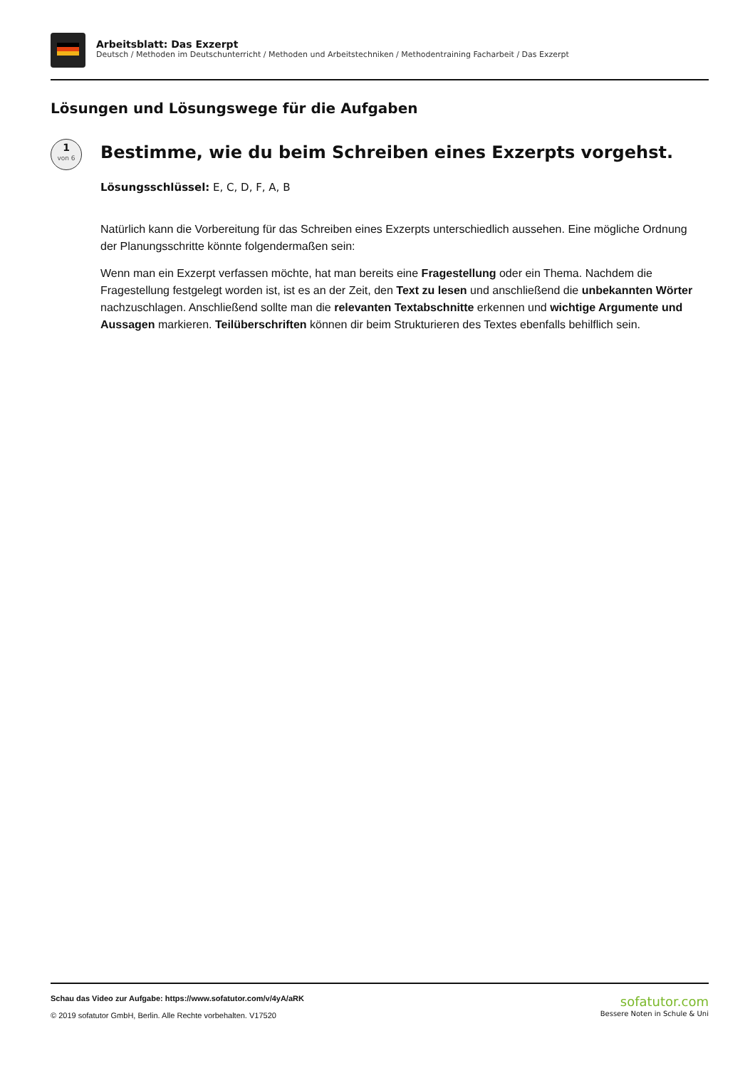Arbeitsblatt: Das Exzerpt
Deutsch / Methoden im Deutschunterricht / Methoden und Arbeitstechniken / Methodentraining Facharbeit / Das Exzerpt
Lösungen und Lösungswege für die Aufgaben
1
von 6
Bestimme, wie du beim Schreiben eines Exzerpts vorgehst.
Lösungsschlüssel: E, C, D, F, A, B
Natürlich kann die Vorbereitung für das Schreiben eines Exzerpts unterschiedlich aussehen. Eine mögliche Ordnung der Planungsschritte könnte folgendermaßen sein:
Wenn man ein Exzerpt verfassen möchte, hat man bereits eine Fragestellung oder ein Thema. Nachdem die Fragestellung festgelegt worden ist, ist es an der Zeit, den Text zu lesen und anschließend die unbekannten Wörter nachzuschlagen. Anschließend sollte man die relevanten Textabschnitte erkennen und wichtige Argumente und Aussagen markieren. Teilüberschriften können dir beim Strukturieren des Textes ebenfalls behilflich sein.
Schau das Video zur Aufgabe: https://www.sofatutor.com/v/4yA/aRK
© 2019 sofatutor GmbH, Berlin. Alle Rechte vorbehalten. V17520
sofatutor.com
Bessere Noten in Schule & Uni